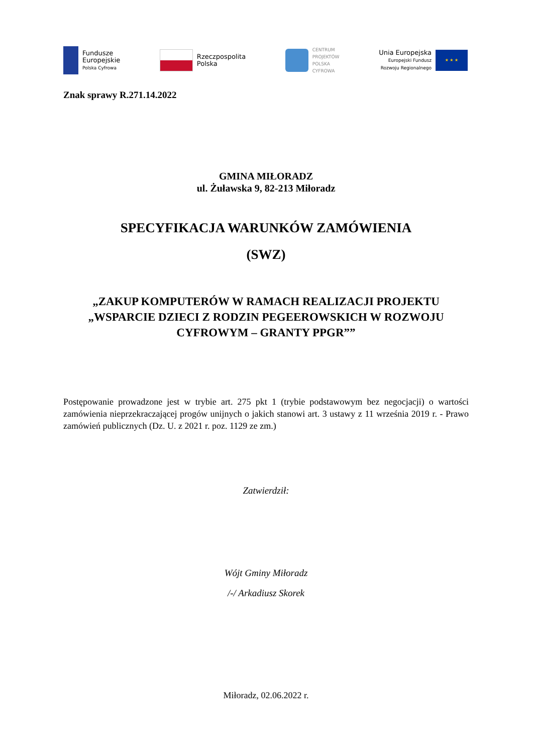Fundusze
Europejskie
Polska Cyfrowa
Rzeczpospolita
Polska
CENTRUM
PROJEKTÓW
POLSKA
CYFROWA
Unia Europejska
Europejski Fundusz
Rozwoju Regionalnego
★ ★ ★
Znak sprawy R.271.14.2022
GMINA MIŁORADZ
ul. Żuławska 9, 82-213 Miłoradz
SPECYFIKACJA WARUNKÓW ZAMÓWIENIA
(SWZ)
„ZAKUP KOMPUTERÓW W RAMACH REALIZACJI PROJEKTU „WSPARCIE DZIECI Z RODZIN PEGEEROWSKICH W ROZWOJU CYFROWYM – GRANTY PPGR””
Postępowanie prowadzone jest w trybie art. 275 pkt 1 (trybie podstawowym bez negocjacji) o wartości zamówienia nieprzekraczającej progów unijnych o jakich stanowi art. 3 ustawy z 11 września 2019 r. - Prawo zamówień publicznych (Dz. U. z 2021 r. poz. 1129 ze zm.)
Zatwierdził:
Wójt Gminy Miłoradz
/-/ Arkadiusz Skorek
Miłoradz, 02.06.2022 r.